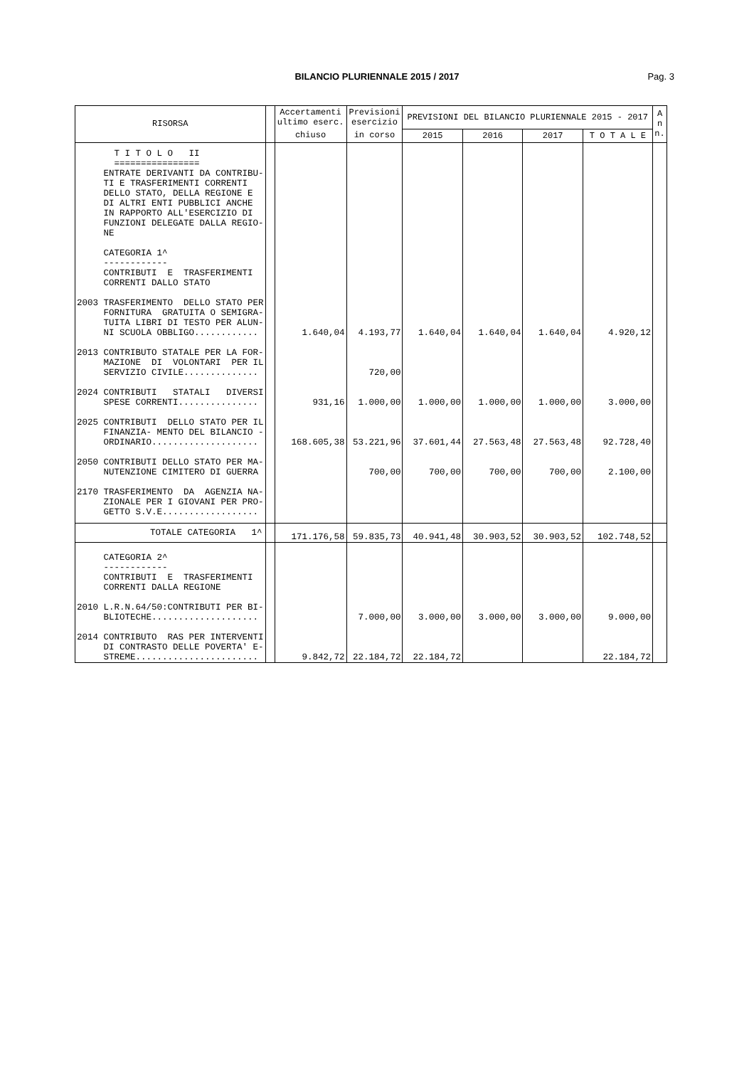BILANCIO PLURIENNALE 2015 / 2017 Pag. 3
| RISORSA | | Accertamenti ultimo eserc. | Previsioni esercizio | PREVISIONI DEL BILANCIO PLURIENNALE 2015 - 2017 | | | | A n n. |
| --- | --- | --- | --- | --- | --- | --- | --- | --- |
| | | chiuso | in corso | 2015 | 2016 | 2017 | T O T A L E | |
| T I T O L O II ================ ENTRATE DERIVANTI DA CONTRIBU- TI E TRASFERIMENTI CORRENTI DELLO STATO, DELLA REGIONE E DI ALTRI ENTI PUBBLICI ANCHE IN RAPPORTO ALL'ESERCIZIO DI FUNZIONI DELEGATE DALLA REGIO- NE CATEGORIA 1^ ------------ CONTRIBUTI E TRASFERIMENTI CORRENTI DALLO STATO 2003 TRASFERIMENTO DELLO STATO PER FORNITURA GRATUITA O SEMIGRA- TUITA LIBRI DI TESTO PER ALUN- NI SCUOLA OBBLIGO............ | | 1.640,04 | 4.193,77 | 1.640,04 | 1.640,04 | 1.640,04 | 4.920,12 | |
| 2013 CONTRIBUTO STATALE PER LA FOR- MAZIONE DI VOLONTARI PER IL SERVIZIO CIVILE.............. | | | 720,00 | | | | | |
| 2024 CONTRIBUTI STATALI DIVERSI SPESE CORRENTI............... | | 931,16 | 1.000,00 | 1.000,00 | 1.000,00 | 1.000,00 | 3.000,00 | |
| 2025 CONTRIBUTI DELLO STATO PER IL FINANZIA- MENTO DEL BILANCIO - ORDINARIO.................... | | 168.605,38 | 53.221,96 | 37.601,44 | 27.563,48 | 27.563,48 | 92.728,40 | |
| 2050 CONTRIBUTI DELLO STATO PER MA- NUTENZIONE CIMITERO DI GUERRA | | | 700,00 | 700,00 | 700,00 | 700,00 | 2.100,00 | |
| 2170 TRASFERIMENTO DA AGENZIA NA- ZIONALE PER I GIOVANI PER PRO- GETTO S.V.E.................. | | | | | | | | |
| TOTALE CATEGORIA 1^ | | 171.176,58 | 59.835,73 | 40.941,48 | 30.903,52 | 30.903,52 | 102.748,52 | |
| CATEGORIA 2^ ------------ CONTRIBUTI E TRASFERIMENTI CORRENTI DALLA REGIONE 2010 L.R.N.64/50:CONTRIBUTI PER BI- BLIOTECHE.................... | | | 7.000,00 | 3.000,00 | 3.000,00 | 3.000,00 | 9.000,00 | |
| 2014 CONTRIBUTO RAS PER INTERVENTI DI CONTRASTO DELLE POVERTA' E- STREME....................... | | 9.842,72 | 22.184,72 | 22.184,72 | | | 22.184,72 | |